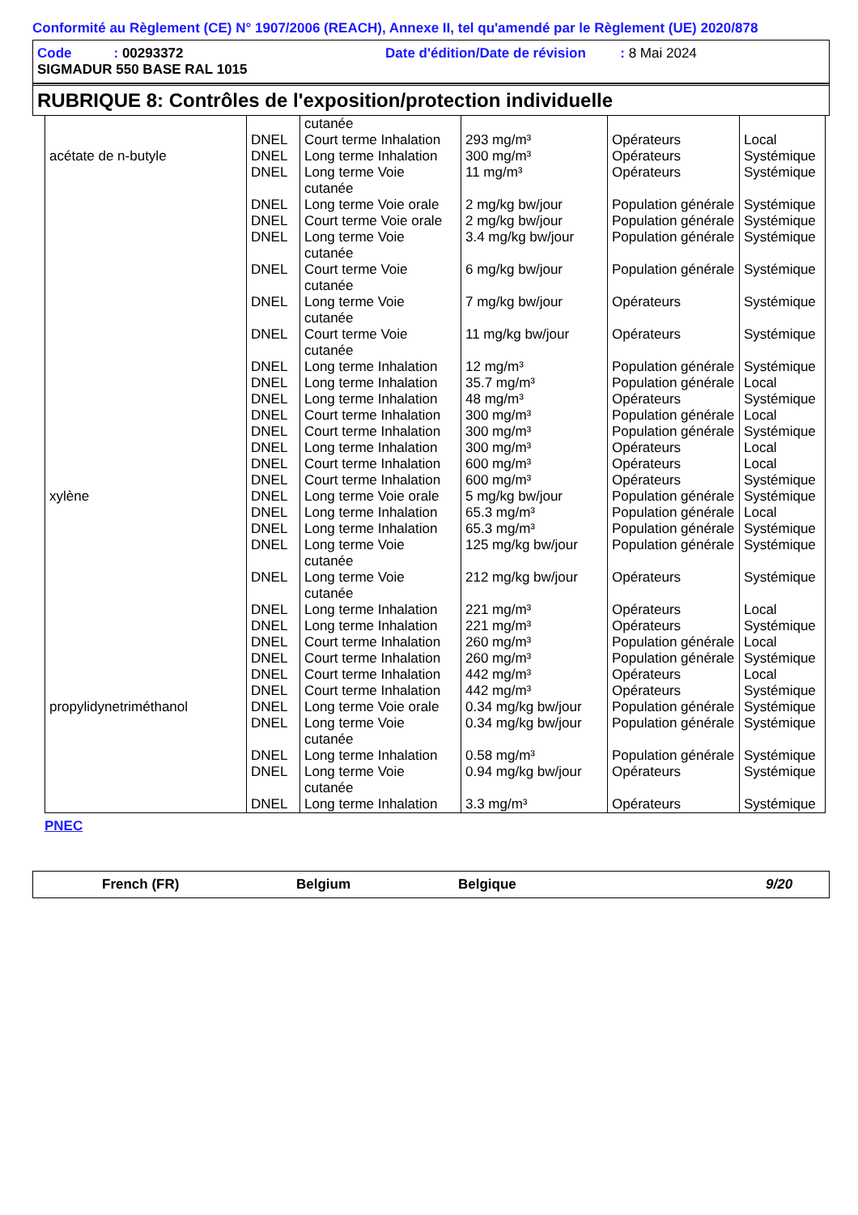Conformité au Règlement (CE) N° 1907/2006 (REACH), Annexe II, tel qu'amendé par le Règlement (UE) 2020/878
Code : 00293372 Date d'édition/Date de révision : 8 Mai 2024
SIGMADUR 550 BASE RAL 1015
RUBRIQUE 8: Contrôles de l'exposition/protection individuelle
| | | cutanée | | | |
| | DNEL | Court terme Inhalation | 293 mg/m³ | Opérateurs | Local |
| acétate de n-butyle | DNEL | Long terme Inhalation | 300 mg/m³ | Opérateurs | Systémique |
| | DNEL | Long terme Voie cutanée | 11 mg/m³ | Opérateurs | Systémique |
| | DNEL | Long terme Voie orale | 2 mg/kg bw/jour | Population générale | Systémique |
| | DNEL | Court terme Voie orale | 2 mg/kg bw/jour | Population générale | Systémique |
| | DNEL | Long terme Voie cutanée | 3.4 mg/kg bw/jour | Population générale | Systémique |
| | DNEL | Court terme Voie cutanée | 6 mg/kg bw/jour | Population générale | Systémique |
| | DNEL | Long terme Voie cutanée | 7 mg/kg bw/jour | Opérateurs | Systémique |
| | DNEL | Court terme Voie cutanée | 11 mg/kg bw/jour | Opérateurs | Systémique |
| | DNEL | Long terme Inhalation | 12 mg/m³ | Population générale | Systémique |
| | DNEL | Long terme Inhalation | 35.7 mg/m³ | Population générale | Local |
| | DNEL | Long terme Inhalation | 48 mg/m³ | Opérateurs | Systémique |
| | DNEL | Court terme Inhalation | 300 mg/m³ | Population générale | Local |
| | DNEL | Court terme Inhalation | 300 mg/m³ | Population générale | Systémique |
| | DNEL | Long terme Inhalation | 300 mg/m³ | Opérateurs | Local |
| | DNEL | Court terme Inhalation | 600 mg/m³ | Opérateurs | Local |
| | DNEL | Court terme Inhalation | 600 mg/m³ | Opérateurs | Systémique |
| xylène | DNEL | Long terme Voie orale | 5 mg/kg bw/jour | Population générale | Systémique |
| | DNEL | Long terme Inhalation | 65.3 mg/m³ | Population générale | Local |
| | DNEL | Long terme Inhalation | 65.3 mg/m³ | Population générale | Systémique |
| | DNEL | Long terme Voie cutanée | 125 mg/kg bw/jour | Population générale | Systémique |
| | DNEL | Long terme Voie cutanée | 212 mg/kg bw/jour | Opérateurs | Systémique |
| | DNEL | Long terme Inhalation | 221 mg/m³ | Opérateurs | Local |
| | DNEL | Long terme Inhalation | 221 mg/m³ | Opérateurs | Systémique |
| | DNEL | Court terme Inhalation | 260 mg/m³ | Population générale | Local |
| | DNEL | Court terme Inhalation | 260 mg/m³ | Population générale | Systémique |
| | DNEL | Court terme Inhalation | 442 mg/m³ | Opérateurs | Local |
| | DNEL | Court terme Inhalation | 442 mg/m³ | Opérateurs | Systémique |
| propylidynetriméthanol | DNEL | Long terme Voie orale | 0.34 mg/kg bw/jour | Population générale | Systémique |
| | DNEL | Long terme Voie cutanée | 0.34 mg/kg bw/jour | Population générale | Systémique |
| | DNEL | Long terme Inhalation | 0.58 mg/m³ | Population générale | Systémique |
| | DNEL | Long terme Voie cutanée | 0.94 mg/kg bw/jour | Opérateurs | Systémique |
| | DNEL | Long terme Inhalation | 3.3 mg/m³ | Opérateurs | Systémique |
PNEC
French (FR) Belgium Belgique 9/20